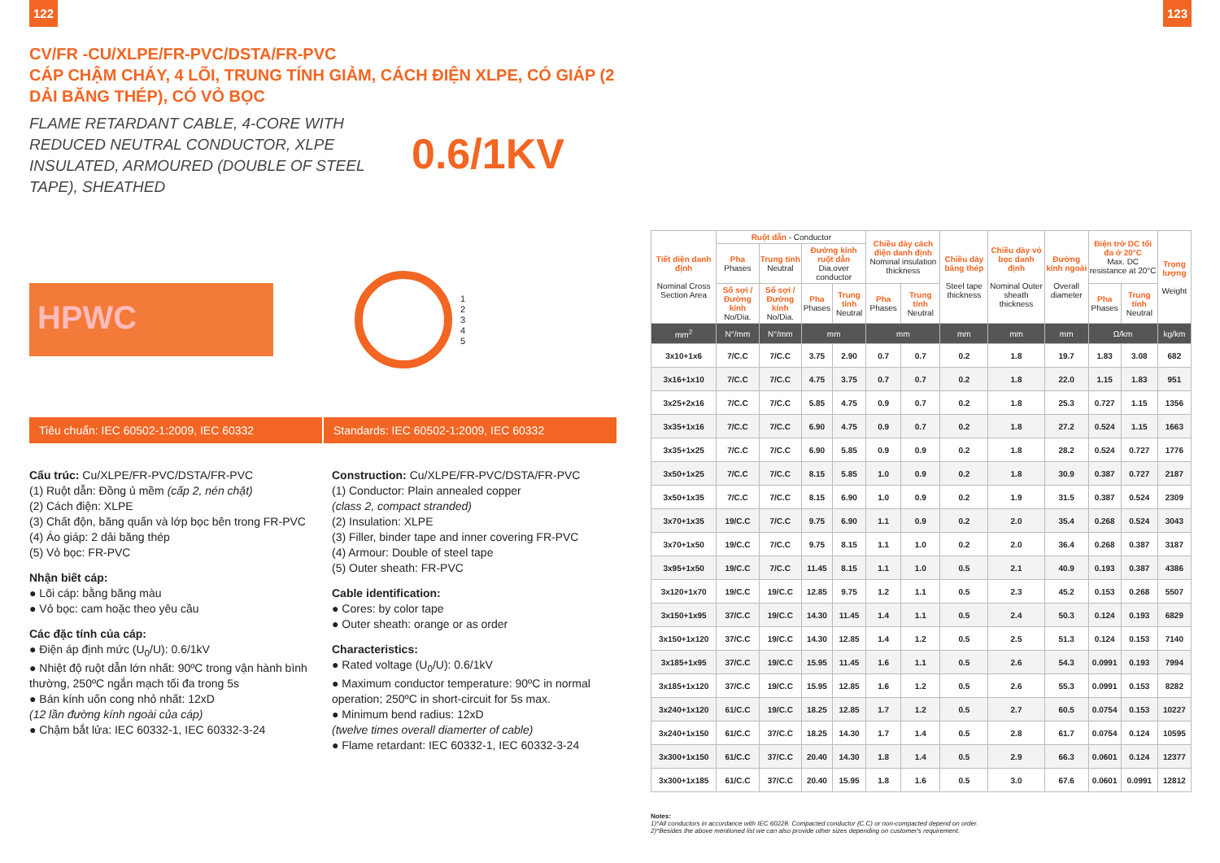122
CV/FR -CU/XLPE/FR-PVC/DSTA/FR-PVC
CÁP CHẬM CHÁY, 4 LÕI, TRUNG TÍNH GIẢM, CÁCH ĐIỆN XLPE, CÓ GIÁP (2 DẢI BĂNG THÉP), CÓ VỎ BỌC
FLAME RETARDANT CABLE, 4-CORE WITH REDUCED NEUTRAL CONDUCTOR, XLPE INSULATED, ARMOURED (DOUBLE OF STEEL TAPE), SHEATHED
0.6/1KV
HPWC
1
2
3
4
5
Tiêu chuẩn: IEC 60502-1:2009, IEC 60332
Standards: IEC 60502-1:2009, IEC 60332
Cấu trúc: Cu/XLPE/FR-PVC/DSTA/FR-PVC
(1) Ruột dẫn: Đồng ủ mềm (cấp 2, nén chặt)
(2) Cách điện: XLPE
(3) Chất độn, băng quấn và lớp bọc bên trong FR-PVC
(4) Áo giáp: 2 dải băng thép
(5) Vỏ bọc: FR-PVC
Nhận biết cáp:
● Lõi cáp: bằng băng màu
● Vỏ bọc: cam hoặc theo yêu cầu
Các đặc tính của cáp:
● Điện áp định mức (U<sub>0</sub>/U): 0.6/1kV
● Nhiệt độ ruột dẫn lớn nhất: 90ºC trong vận hành bình thường, 250ºC ngắn mạch tối đa trong 5s
● Bán kính uốn cong nhỏ nhất: 12xD
(12 lần đường kính ngoài của cáp)
● Chậm bắt lửa: IEC 60332-1, IEC 60332-3-24
Construction: Cu/XLPE/FR-PVC/DSTA/FR-PVC
(1) Conductor: Plain annealed copper
(class 2, compact stranded)
(2) Insulation: XLPE
(3) Filler, binder tape and inner covering FR-PVC
(4) Armour: Double of steel tape
(5) Outer sheath: FR-PVC
Cable identification:
● Cores: by color tape
● Outer sheath: orange or as order
Characteristics:
● Rated voltage (U<sub>0</sub>/U): 0.6/1kV
● Maximum conductor temperature: 90ºC in normal operation; 250ºC in short-circuit for 5s max.
● Minimum bend radius: 12xD
(twelve times overall diamerter of cable)
● Flame retardant: IEC 60332-1, IEC 60332-3-24
123
| Tiết diện danh định Nominal Cross Section Area | Ruột dẫn - Conductor | | | | Chiều dày cách điện danh định Nominal insulation thickness | | Chiều dày băng thép Steel tape thickness | Chiều dày vỏ bọc danh định Nominal Outer sheath thickness | Đường kính ngoài Overall diameter | Điện trở DC tối đa ở 20°C Max. DC resistance at 20°C | | Trọng lượng Weight |
| --- | --- | --- | --- | --- | --- | --- | --- | --- | --- | --- | --- | --- |
| | Pha Phases | Trung tính Neutral | Đường kính ruột dẫn Dia.over conductor | | | | | | | | | |
| | Số sợi / Đường kính No/Dia. | Số sợi / Đường kính No/Dia. | Pha Phases | Trung tính Neutral | Pha Phases | Trung tính Neutral | | | | Pha Phases | Trung tính Neutral | |
| mm<sup>2</sup> | N°/mm | N°/mm | mm | | mm | | mm | mm | mm | Ω/km | | kg/km |
| 3x10+1x6 | 7/C.C | 7/C.C | 3.75 | 2.90 | 0.7 | 0.7 | 0.2 | 1.8 | 19.7 | 1.83 | 3.08 | 682 |
| 3x16+1x10 | 7/C.C | 7/C.C | 4.75 | 3.75 | 0.7 | 0.7 | 0.2 | 1.8 | 22.0 | 1.15 | 1.83 | 951 |
| 3x25+2x16 | 7/C.C | 7/C.C | 5.85 | 4.75 | 0.9 | 0.7 | 0.2 | 1.8 | 25.3 | 0.727 | 1.15 | 1356 |
| 3x35+1x16 | 7/C.C | 7/C.C | 6.90 | 4.75 | 0.9 | 0.7 | 0.2 | 1.8 | 27.2 | 0.524 | 1.15 | 1663 |
| 3x35+1x25 | 7/C.C | 7/C.C | 6.90 | 5.85 | 0.9 | 0.9 | 0.2 | 1.8 | 28.2 | 0.524 | 0.727 | 1776 |
| 3x50+1x25 | 7/C.C | 7/C.C | 8.15 | 5.85 | 1.0 | 0.9 | 0.2 | 1.8 | 30.9 | 0.387 | 0.727 | 2187 |
| 3x50+1x35 | 7/C.C | 7/C.C | 8.15 | 6.90 | 1.0 | 0.9 | 0.2 | 1.9 | 31.5 | 0.387 | 0.524 | 2309 |
| 3x70+1x35 | 19/C.C | 7/C.C | 9.75 | 6.90 | 1.1 | 0.9 | 0.2 | 2.0 | 35.4 | 0.268 | 0.524 | 3043 |
| 3x70+1x50 | 19/C.C | 7/C.C | 9.75 | 8.15 | 1.1 | 1.0 | 0.2 | 2.0 | 36.4 | 0.268 | 0.387 | 3187 |
| 3x95+1x50 | 19/C.C | 7/C.C | 11.45 | 8.15 | 1.1 | 1.0 | 0.5 | 2.1 | 40.9 | 0.193 | 0.387 | 4386 |
| 3x120+1x70 | 19/C.C | 19/C.C | 12.85 | 9.75 | 1.2 | 1.1 | 0.5 | 2.3 | 45.2 | 0.153 | 0.268 | 5507 |
| 3x150+1x95 | 37/C.C | 19/C.C | 14.30 | 11.45 | 1.4 | 1.1 | 0.5 | 2.4 | 50.3 | 0.124 | 0.193 | 6829 |
| 3x150+1x120 | 37/C.C | 19/C.C | 14.30 | 12.85 | 1.4 | 1.2 | 0.5 | 2.5 | 51.3 | 0.124 | 0.153 | 7140 |
| 3x185+1x95 | 37/C.C | 19/C.C | 15.95 | 11.45 | 1.6 | 1.1 | 0.5 | 2.6 | 54.3 | 0.0991 | 0.193 | 7994 |
| 3x185+1x120 | 37/C.C | 19/C.C | 15.95 | 12.85 | 1.6 | 1.2 | 0.5 | 2.6 | 55.3 | 0.0991 | 0.153 | 8282 |
| 3x240+1x120 | 61/C.C | 19/C.C | 18.25 | 12.85 | 1.7 | 1.2 | 0.5 | 2.7 | 60.5 | 0.0754 | 0.153 | 10227 |
| 3x240+1x150 | 61/C.C | 37/C.C | 18.25 | 14.30 | 1.7 | 1.4 | 0.5 | 2.8 | 61.7 | 0.0754 | 0.124 | 10595 |
| 3x300+1x150 | 61/C.C | 37/C.C | 20.40 | 14.30 | 1.8 | 1.4 | 0.5 | 2.9 | 66.3 | 0.0601 | 0.124 | 12377 |
| 3x300+1x185 | 61/C.C | 37/C.C | 20.40 | 15.95 | 1.8 | 1.6 | 0.5 | 3.0 | 67.6 | 0.0601 | 0.0991 | 12812 |
Notes:
1)*All conductors in accordance with IEC 60228. Compacted conductor (C.C) or non-compacted depend on order.
2)*Besides the above mentioned list we can also provide other sizes depending on customer's requirement.